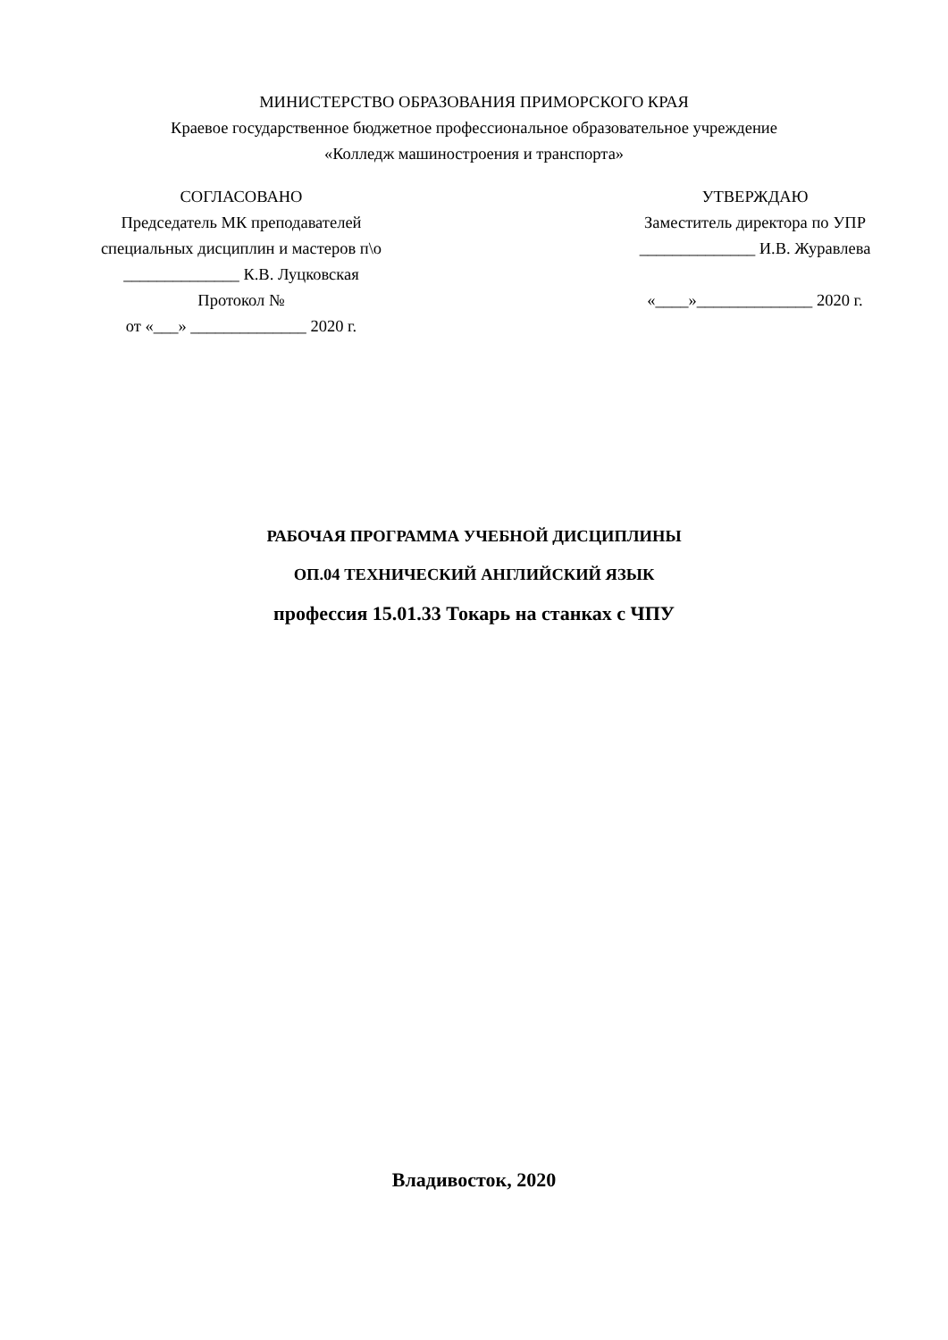МИНИСТЕРСТВО ОБРАЗОВАНИЯ ПРИМОРСКОГО КРАЯ
Краевое государственное бюджетное профессиональное образовательное учреждение
«Колледж машиностроения и транспорта»
СОГЛАСОВАНО
Председатель МК преподавателей
специальных дисциплин и мастеров п\о
______________ К.В. Луцковская
Протокол №
от «___» ______________ 2020 г.
УТВЕРЖДАЮ
Заместитель директора по УПР
______________ И.В. Журавлева
«____»______________ 2020 г.
РАБОЧАЯ ПРОГРАММА УЧЕБНОЙ ДИСЦИПЛИНЫ
ОП.04 ТЕХНИЧЕСКИЙ АНГЛИЙСКИЙ ЯЗЫК
профессия 15.01.33 Токарь на станках с ЧПУ
Владивосток, 2020